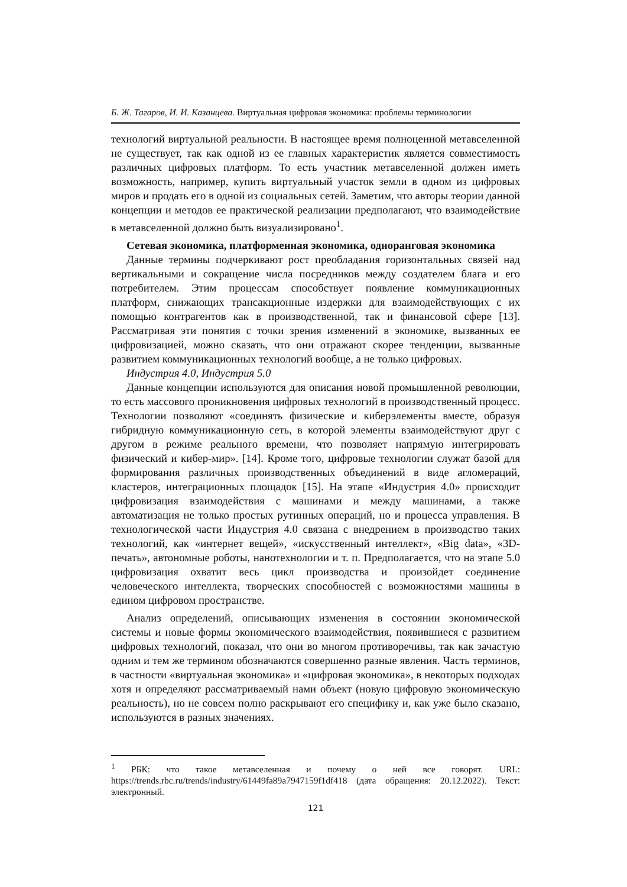Б. Ж. Тагаров, И. И. Казанцева. Виртуальная цифровая экономика: проблемы терминологии
технологий виртуальной реальности. В настоящее время полноценной метавселенной не существует, так как одной из ее главных характеристик является совместимость различных цифровых платформ. То есть участник метавселенной должен иметь возможность, например, купить виртуальный участок земли в одном из цифровых миров и продать его в одной из социальных сетей. Заметим, что авторы теории данной концепции и методов ее практической реализации предполагают, что взаимодействие в метавселенной должно быть визуализировано<sup>1</sup>.
Сетевая экономика, платформенная экономика, одноранговая экономика
Данные термины подчеркивают рост преобладания горизонтальных связей над вертикальными и сокращение числа посредников между создателем блага и его потребителем. Этим процессам способствует появление коммуникационных платформ, снижающих трансакционные издержки для взаимодействующих с их помощью контрагентов как в производственной, так и финансовой сфере [13]. Рассматривая эти понятия с точки зрения изменений в экономике, вызванных ее цифровизацией, можно сказать, что они отражают скорее тенденции, вызванные развитием коммуникационных технологий вообще, а не только цифровых.
Индустрия 4.0, Индустрия 5.0
Данные концепции используются для описания новой промышленной революции, то есть массового проникновения цифровых технологий в производственный процесс. Технологии позволяют «соединять физические и киберэлементы вместе, образуя гибридную коммуникационную сеть, в которой элементы взаимодействуют друг с другом в режиме реального времени, что позволяет напрямую интегрировать физический и кибер-мир». [14]. Кроме того, цифровые технологии служат базой для формирования различных производственных объединений в виде агломераций, кластеров, интеграционных площадок [15]. На этапе «Индустрия 4.0» происходит цифровизация взаимодействия с машинами и между машинами, а также автоматизация не только простых рутинных операций, но и процесса управления. В технологической части Индустрия 4.0 связана с внедрением в производство таких технологий, как «интернет вещей», «искусственный интеллект», «Big data», «3D-печать», автономные роботы, нанотехнологии и т. п. Предполагается, что на этапе 5.0 цифровизация охватит весь цикл производства и произойдет соединение человеческого интеллекта, творческих способностей с возможностями машины в едином цифровом пространстве.
Анализ определений, описывающих изменения в состоянии экономической системы и новые формы экономического взаимодействия, появившиеся с развитием цифровых технологий, показал, что они во многом противоречивы, так как зачастую одним и тем же термином обозначаются совершенно разные явления. Часть терминов, в частности «виртуальная экономика» и «цифровая экономика», в некоторых подходах хотя и определяют рассматриваемый нами объект (новую цифровую экономическую реальность), но не совсем полно раскрывают его специфику и, как уже было сказано, используются в разных значениях.
<sup>1</sup> РБК: что такое метавселенная и почему о ней все говорят. URL: https://trends.rbc.ru/trends/industry/61449fa89a7947159f1df418 (дата обращения: 20.12.2022). Текст: электронный.
121